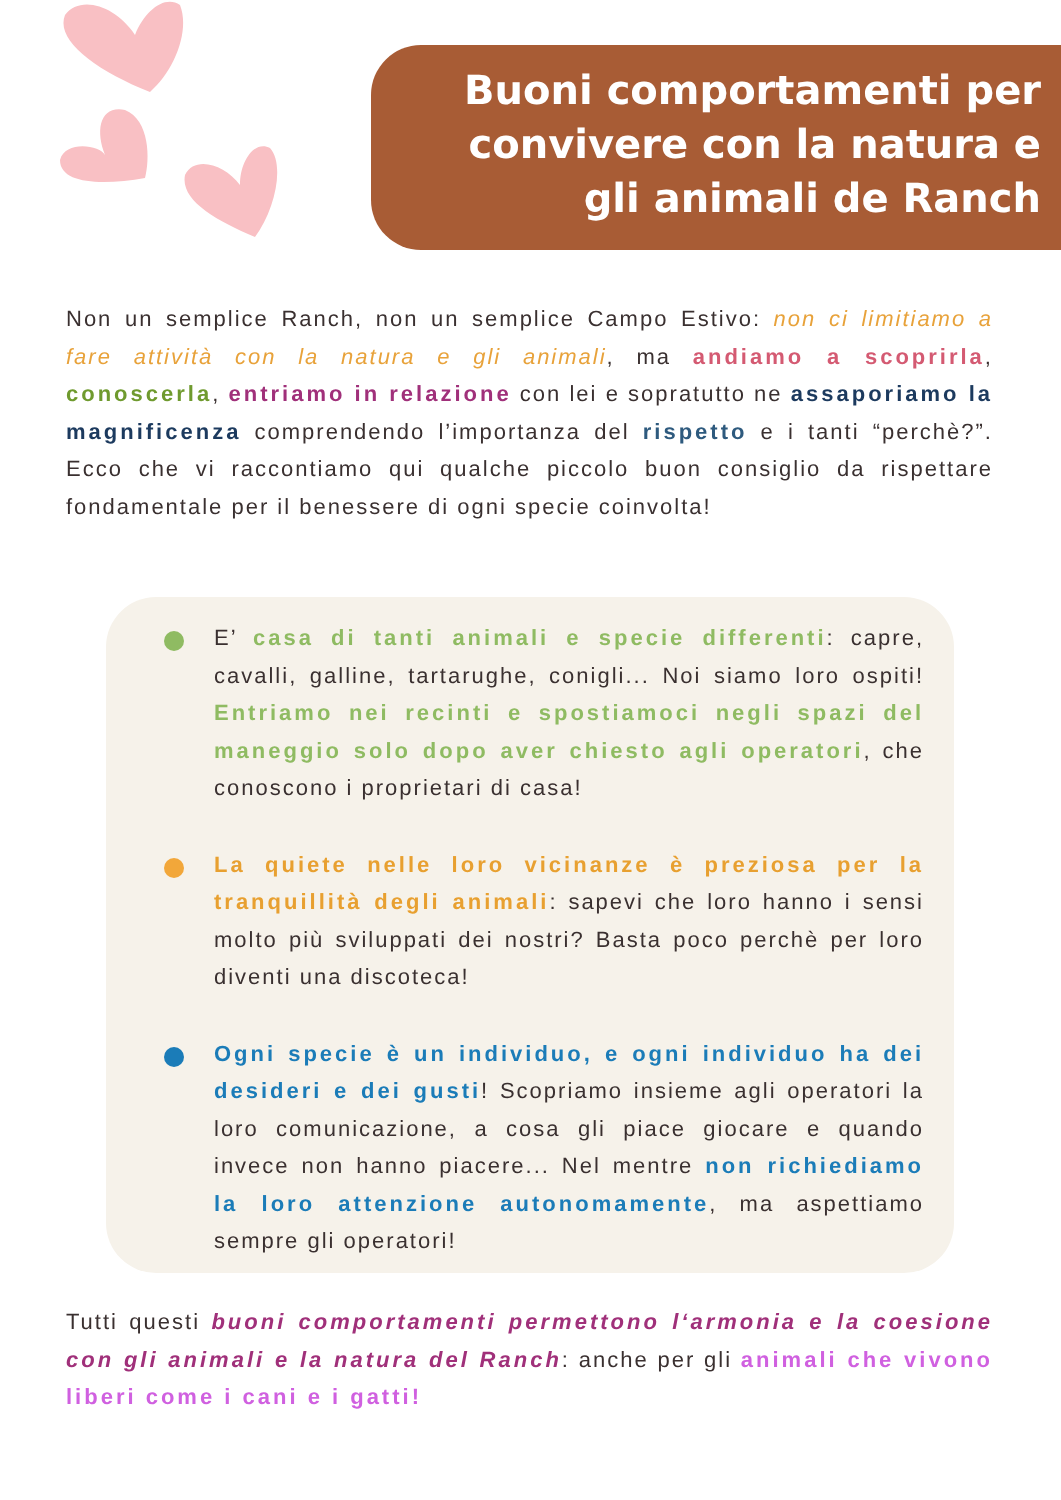Buoni comportamenti per
convivere con la natura e
gli animali de Ranch
Non un semplice Ranch, non un semplice Campo Estivo: non ci limitiamo a fare attività con la natura e gli animali, ma andiamo a scoprirla, conoscerla, entriamo in relazione con lei e sopratutto ne assaporiamo la magnificenza comprendendo l’importanza del rispetto e i tanti “perchè?”. Ecco che vi raccontiamo qui qualche piccolo buon consiglio da rispettare fondamentale per il benessere di ogni specie coinvolta!
E’ casa di tanti animali e specie differenti: capre, cavalli, galline, tartarughe, conigli... Noi siamo loro ospiti! Entriamo nei recinti e spostiamoci negli spazi del maneggio solo dopo aver chiesto agli operatori, che conoscono i proprietari di casa!
La quiete nelle loro vicinanze è preziosa per la tranquillità degli animali: sapevi che loro hanno i sensi molto più sviluppati dei nostri? Basta poco perchè per loro diventi una discoteca!
Ogni specie è un individuo, e ogni individuo ha dei desideri e dei gusti! Scopriamo insieme agli operatori la loro comunicazione, a cosa gli piace giocare e quando invece non hanno piacere... Nel mentre non richiediamo la loro attenzione autonomamente, ma aspettiamo sempre gli operatori!
Tutti questi buoni comportamenti permettono l‘armonia e la coesione con gli animali e la natura del Ranch: anche per gli animali che vivono liberi come i cani e i gatti!